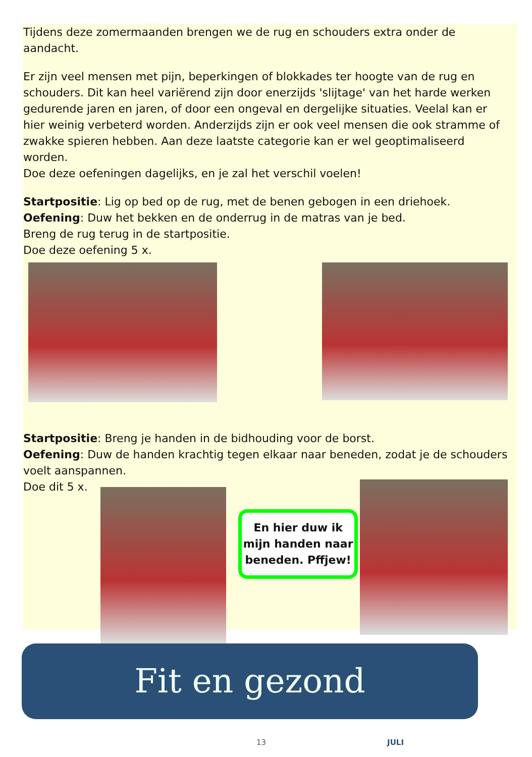Tijdens deze zomermaanden brengen we de rug en schouders extra onder de aandacht.
Er zijn veel mensen met pijn, beperkingen of blokkades ter hoogte van de rug en schouders. Dit kan heel variërend zijn door enerzijds 'slijtage' van het harde werken gedurende jaren en jaren, of door een ongeval en dergelijke situaties. Veelal kan er hier weinig verbeterd worden. Anderzijds zijn er ook veel mensen die ook stramme of zwakke spieren hebben. Aan deze laatste categorie kan er wel geoptimaliseerd worden.
Doe deze oefeningen dagelijks, en je zal het verschil voelen!
Startpositie: Lig op bed op de rug, met de benen gebogen in een driehoek.
Oefening: Duw het bekken en de onderrug in de matras van je bed.
Breng de rug terug in de startpositie.
Doe deze oefening 5 x.
Startpositie: Breng je handen in de bidhouding voor de borst.
Oefening: Duw de handen krachtig tegen elkaar naar beneden, zodat je de schouders voelt aanspannen.
Doe dit 5 x.
En hier duw ik mijn handen naar beneden. Pffjew!
Fit en gezond
13 JULI